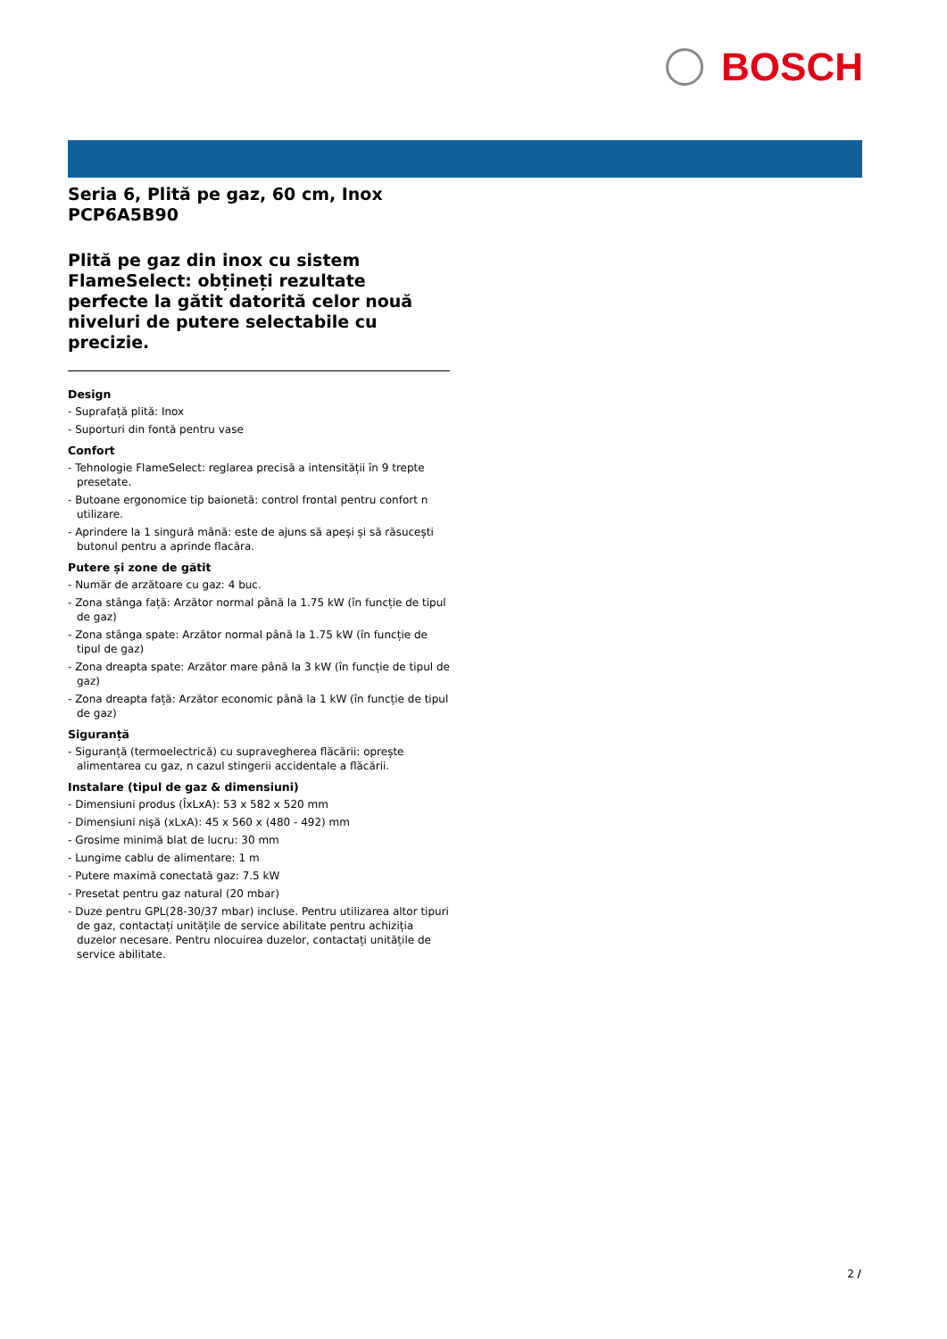BOSCH
Seria 6, Plită pe gaz, 60 cm, Inox
PCP6A5B90
Plită pe gaz din inox cu sistem FlameSelect: obțineți rezultate perfecte la gătit datorită celor nouă niveluri de putere selectabile cu precizie.
Design
- Suprafață plită: Inox
- Suporturi din fontă pentru vase
Confort
- Tehnologie FlameSelect: reglarea precisă a intensității în 9 trepte presetate.
- Butoane ergonomice tip baionetă: control frontal pentru confort n utilizare.
- Aprindere la 1 singură mână: este de ajuns să apeși și să răsucești butonul pentru a aprinde flacăra.
Putere și zone de gătit
- Număr de arzătoare cu gaz: 4 buc.
- Zona stânga față: Arzător normal până la 1.75 kW (în funcție de tipul de gaz)
- Zona stânga spate: Arzător normal până la 1.75 kW (în funcție de tipul de gaz)
- Zona dreapta spate: Arzător mare până la 3 kW (în funcție de tipul de gaz)
- Zona dreapta față: Arzător economic până la 1 kW (în funcție de tipul de gaz)
Siguranță
- Siguranță (termoelectrică) cu supravegherea flăcării: oprește alimentarea cu gaz, n cazul stingerii accidentale a flăcării.
Instalare (tipul de gaz & dimensiuni)
- Dimensiuni produs (ÎxLxA): 53 x 582 x 520 mm
- Dimensiuni nișă (xLxA): 45 x 560 x (480 - 492) mm
- Grosime minimă blat de lucru: 30 mm
- Lungime cablu de alimentare: 1 m
- Putere maximă conectată gaz: 7.5 kW
- Presetat pentru gaz natural (20 mbar)
- Duze pentru GPL(28-30/37 mbar) incluse. Pentru utilizarea altor tipuri de gaz, contactați unitățile de service abilitate pentru achiziția duzelor necesare. Pentru nlocuirea duzelor, contactați unitățile de service abilitate.
2 /